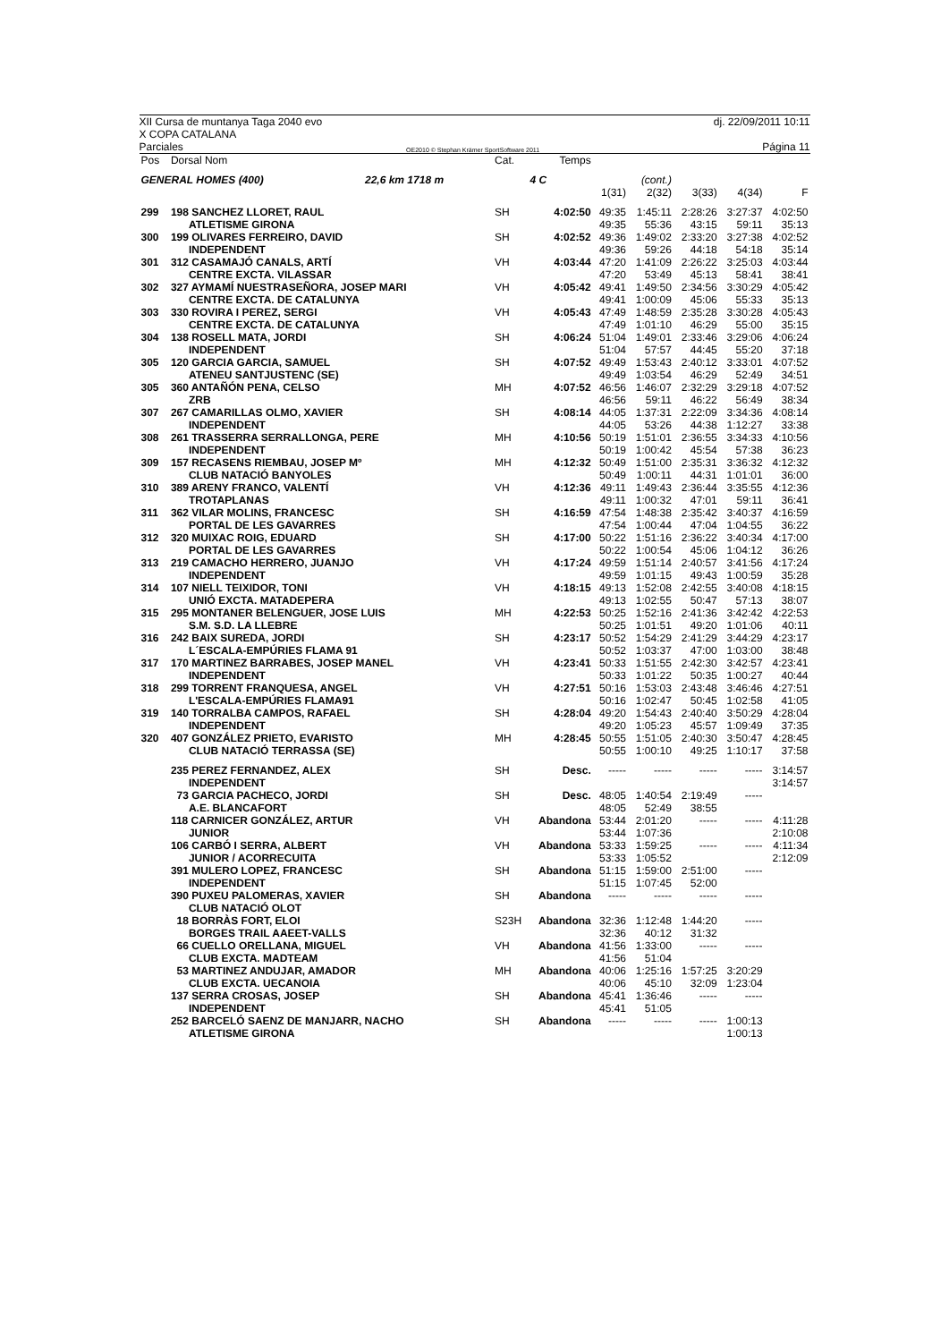XII Cursa de muntanya Taga 2040 evo
X COPA CATALANA dj. 22/09/2011 10:11
Parciales OE2010 © Stephan Krämer SportSoftware 2011 Página 11
| Pos | Dorsal Nom | Cat. | Temps | | | | | |
| --- | --- | --- | --- | --- | --- | --- | --- | --- |
| GENERAL HOMES (400) 22,6 km 1718 m | | | 4 C | | (cont.) | | | |
| | | | | 1(31) | 2(32) | 3(33) | 4(34) | F |
| 299 | 198 SANCHEZ LLORET, RAUL | SH | 4:02:50 | 49:35 | 1:45:11 | 2:28:26 | 3:27:37 | 4:02:50 |
| | ATLETISME GIRONA | | | 49:35 | 55:36 | 43:15 | 59:11 | 35:13 |
| 300 | 199 OLIVARES FERREIRO, DAVID | SH | 4:02:52 | 49:36 | 1:49:02 | 2:33:20 | 3:27:38 | 4:02:52 |
| | INDEPENDENT | | | 49:36 | 59:26 | 44:18 | 54:18 | 35:14 |
| 301 | 312 CASAMAJÓ CANALS, ARTÍ | VH | 4:03:44 | 47:20 | 1:41:09 | 2:26:22 | 3:25:03 | 4:03:44 |
| | CENTRE EXCTA. VILASSAR | | | 47:20 | 53:49 | 45:13 | 58:41 | 38:41 |
| 302 | 327 AYMAMÍ NUESTRASEÑORA, JOSEP MARI | VH | 4:05:42 | 49:41 | 1:49:50 | 2:34:56 | 3:30:29 | 4:05:42 |
| | CENTRE EXCTA. DE CATALUNYA | | | 49:41 | 1:00:09 | 45:06 | 55:33 | 35:13 |
| 303 | 330 ROVIRA I PEREZ, SERGI | VH | 4:05:43 | 47:49 | 1:48:59 | 2:35:28 | 3:30:28 | 4:05:43 |
| | CENTRE EXCTA. DE CATALUNYA | | | 47:49 | 1:01:10 | 46:29 | 55:00 | 35:15 |
| 304 | 138 ROSELL MATA, JORDI | SH | 4:06:24 | 51:04 | 1:49:01 | 2:33:46 | 3:29:06 | 4:06:24 |
| | INDEPENDENT | | | 51:04 | 57:57 | 44:45 | 55:20 | 37:18 |
| 305 | 120 GARCIA GARCIA, SAMUEL | SH | 4:07:52 | 49:49 | 1:53:43 | 2:40:12 | 3:33:01 | 4:07:52 |
| | ATENEU SANTJUSTENC (SE) | | | 49:49 | 1:03:54 | 46:29 | 52:49 | 34:51 |
| 305 | 360 ANTAÑÓN PENA, CELSO | MH | 4:07:52 | 46:56 | 1:46:07 | 2:32:29 | 3:29:18 | 4:07:52 |
| | ZRB | | | 46:56 | 59:11 | 46:22 | 56:49 | 38:34 |
| 307 | 267 CAMARILLAS OLMO, XAVIER | SH | 4:08:14 | 44:05 | 1:37:31 | 2:22:09 | 3:34:36 | 4:08:14 |
| | INDEPENDENT | | | 44:05 | 53:26 | 44:38 | 1:12:27 | 33:38 |
| 308 | 261 TRASSERRA SERRALLONGA, PERE | MH | 4:10:56 | 50:19 | 1:51:01 | 2:36:55 | 3:34:33 | 4:10:56 |
| | INDEPENDENT | | | 50:19 | 1:00:42 | 45:54 | 57:38 | 36:23 |
| 309 | 157 RECASENS RIEMBAU, JOSEP Mº | MH | 4:12:32 | 50:49 | 1:51:00 | 2:35:31 | 3:36:32 | 4:12:32 |
| | CLUB NATACIÓ BANYOLES | | | 50:49 | 1:00:11 | 44:31 | 1:01:01 | 36:00 |
| 310 | 389 ARENY FRANCO, VALENTÍ | VH | 4:12:36 | 49:11 | 1:49:43 | 2:36:44 | 3:35:55 | 4:12:36 |
| | TROTAPLANAS | | | 49:11 | 1:00:32 | 47:01 | 59:11 | 36:41 |
| 311 | 362 VILAR MOLINS, FRANCESC | SH | 4:16:59 | 47:54 | 1:48:38 | 2:35:42 | 3:40:37 | 4:16:59 |
| | PORTAL DE LES GAVARRES | | | 47:54 | 1:00:44 | 47:04 | 1:04:55 | 36:22 |
| 312 | 320 MUIXAC ROIG, EDUARD | SH | 4:17:00 | 50:22 | 1:51:16 | 2:36:22 | 3:40:34 | 4:17:00 |
| | PORTAL DE LES GAVARRES | | | 50:22 | 1:00:54 | 45:06 | 1:04:12 | 36:26 |
| 313 | 219 CAMACHO HERRERO, JUANJO | VH | 4:17:24 | 49:59 | 1:51:14 | 2:40:57 | 3:41:56 | 4:17:24 |
| | INDEPENDENT | | | 49:59 | 1:01:15 | 49:43 | 1:00:59 | 35:28 |
| 314 | 107 NIELL TEIXIDOR, TONI | VH | 4:18:15 | 49:13 | 1:52:08 | 2:42:55 | 3:40:08 | 4:18:15 |
| | UNIÓ EXCTA. MATADEPERA | | | 49:13 | 1:02:55 | 50:47 | 57:13 | 38:07 |
| 315 | 295 MONTANER BELENGUER, JOSE LUIS | MH | 4:22:53 | 50:25 | 1:52:16 | 2:41:36 | 3:42:42 | 4:22:53 |
| | S.M. S.D. LA LLEBRE | | | 50:25 | 1:01:51 | 49:20 | 1:01:06 | 40:11 |
| 316 | 242 BAIX SUREDA, JORDI | SH | 4:23:17 | 50:52 | 1:54:29 | 2:41:29 | 3:44:29 | 4:23:17 |
| | L´ESCALA-EMPÚRIES FLAMA 91 | | | 50:52 | 1:03:37 | 47:00 | 1:03:00 | 38:48 |
| 317 | 170 MARTINEZ BARRABES, JOSEP MANEL | VH | 4:23:41 | 50:33 | 1:51:55 | 2:42:30 | 3:42:57 | 4:23:41 |
| | INDEPENDENT | | | 50:33 | 1:01:22 | 50:35 | 1:00:27 | 40:44 |
| 318 | 299 TORRENT FRANQUESA, ANGEL | VH | 4:27:51 | 50:16 | 1:53:03 | 2:43:48 | 3:46:46 | 4:27:51 |
| | L'ESCALA-EMPÚRIES FLAMA91 | | | 50:16 | 1:02:47 | 50:45 | 1:02:58 | 41:05 |
| 319 | 140 TORRALBA CAMPOS, RAFAEL | SH | 4:28:04 | 49:20 | 1:54:43 | 2:40:40 | 3:50:29 | 4:28:04 |
| | INDEPENDENT | | | 49:20 | 1:05:23 | 45:57 | 1:09:49 | 37:35 |
| 320 | 407 GONZÁLEZ PRIETO, EVARISTO | MH | 4:28:45 | 50:55 | 1:51:05 | 2:40:30 | 3:50:47 | 4:28:45 |
| | CLUB NATACIÓ TERRASSA (SE) | | | 50:55 | 1:00:10 | 49:25 | 1:10:17 | 37:58 |
| | 235 PEREZ FERNANDEZ, ALEX | SH | Desc. | ----- | ----- | ----- | ----- | 3:14:57 |
| | INDEPENDENT | | | | | | | 3:14:57 |
| | 73 GARCIA PACHECO, JORDI | SH | Desc. | 48:05 | 1:40:54 | 2:19:49 | ----- | |
| | A.E. BLANCAFORT | | | 48:05 | 52:49 | 38:55 | | |
| | 118 CARNICER GONZÁLEZ, ARTUR | VH | Abandona | 53:44 | 2:01:20 | ----- | ----- | 4:11:28 |
| | JUNIOR | | | 53:44 | 1:07:36 | | | 2:10:08 |
| | 106 CARBÓ I SERRA, ALBERT | VH | Abandona | 53:33 | 1:59:25 | ----- | ----- | 4:11:34 |
| | JUNIOR / ACORRECUITA | | | 53:33 | 1:05:52 | | | 2:12:09 |
| | 391 MULERO LOPEZ, FRANCESC | SH | Abandona | 51:15 | 1:59:00 | 2:51:00 | ----- | |
| | INDEPENDENT | | | 51:15 | 1:07:45 | 52:00 | | |
| | 390 PUXEU PALOMERAS, XAVIER | SH | Abandona | ----- | ----- | ----- | ----- | |
| | CLUB NATACIÓ OLOT | | | | | | | |
| | 18 BORRÀS FORT, ELOI | S23H | Abandona | 32:36 | 1:12:48 | 1:44:20 | ----- | |
| | BORGES TRAIL AAEET-VALLS | | | 32:36 | 40:12 | 31:32 | | |
| | 66 CUELLO ORELLANA, MIGUEL | VH | Abandona | 41:56 | 1:33:00 | ----- | ----- | |
| | CLUB EXCTA. MADTEAM | | | 41:56 | 51:04 | | | |
| | 53 MARTINEZ ANDUJAR, AMADOR | MH | Abandona | 40:06 | 1:25:16 | 1:57:25 | 3:20:29 | |
| | CLUB EXCTA. UECANOIA | | | 40:06 | 45:10 | 32:09 | 1:23:04 | |
| | 137 SERRA CROSAS, JOSEP | SH | Abandona | 45:41 | 1:36:46 | ----- | ----- | |
| | INDEPENDENT | | | 45:41 | 51:05 | | | |
| | 252 BARCELÓ SAENZ DE MANJARR, NACHO | SH | Abandona | ----- | ----- | ----- | 1:00:13 | |
| | ATLETISME GIRONA | | | | | | 1:00:13 | |